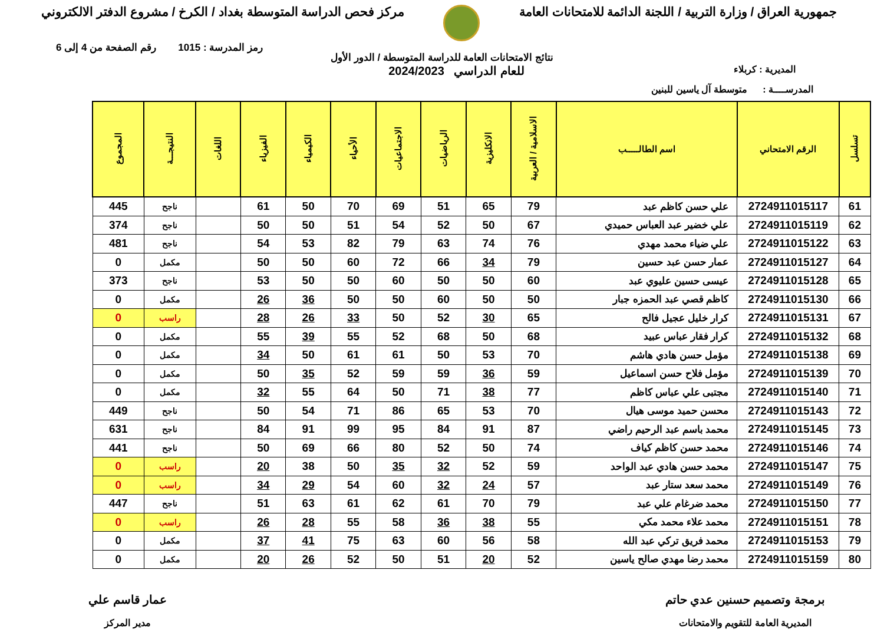جمهورية العراق / وزارة التربية / اللجنة الدائمة للامتحانات العامة
مركز فحص الدراسة المتوسطة بغداد / الكرخ / مشروع الدفتر الالكتروني
رمز المدرسة : 1015 رقم الصفحة من 4 إلى 6
نتائج الامتحانات العامة للدراسة المتوسطة / الدور الأول
المديرية : كربلاء
للعام الدراسي 2024/2023
المدرســــة : متوسطة آل ياسين للبنين
| تسلسل | الرقم الامتحاني | اسم الطالـــــب | الاسلامية / العربية | الانكليزية | الرياضيات | الاجتماعيات | الأحياء | الكيمياء | الفيزياء | اللغات | النتيجـــة | المجموع |
| --- | --- | --- | --- | --- | --- | --- | --- | --- | --- | --- | --- | --- |
| 61 | 2724911015117 | علي حسن كاظم عبد | 79 | 65 | 51 | 69 | 70 | 50 | 61 | | ناجح | 445 |
| 62 | 2724911015119 | علي خضير عبد العباس حميدي | 67 | 50 | 52 | 54 | 51 | 50 | 50 | | ناجح | 374 |
| 63 | 2724911015122 | علي ضياء محمد مهدي | 76 | 74 | 63 | 79 | 82 | 53 | 54 | | ناجح | 481 |
| 64 | 2724911015127 | عمار حسن عبد حسين | 79 | 34 | 66 | 72 | 60 | 50 | 50 | | مكمل | 0 |
| 65 | 2724911015128 | عيسى حسين عليوي عبد | 60 | 50 | 50 | 60 | 50 | 50 | 53 | | ناجح | 373 |
| 66 | 2724911015130 | كاظم قصي عبد الحمزه جبار | 50 | 50 | 60 | 50 | 50 | 36 | 26 | | مكمل | 0 |
| 67 | 2724911015131 | كرار خليل عجيل فالح | 65 | 30 | 52 | 50 | 33 | 26 | 28 | | راسب | 0 |
| 68 | 2724911015132 | كرار فقار عباس عبيد | 68 | 50 | 68 | 52 | 55 | 39 | 55 | | مكمل | 0 |
| 69 | 2724911015138 | مؤمل حسن هادي هاشم | 70 | 53 | 50 | 61 | 61 | 50 | 34 | | مكمل | 0 |
| 70 | 2724911015139 | مؤمل فلاح حسن اسماعيل | 59 | 36 | 59 | 59 | 52 | 35 | 50 | | مكمل | 0 |
| 71 | 2724911015140 | مجتبى علي عباس كاظم | 77 | 38 | 71 | 50 | 64 | 55 | 32 | | مكمل | 0 |
| 72 | 2724911015143 | محسن حميد موسى هيال | 70 | 53 | 65 | 86 | 71 | 54 | 50 | | ناجح | 449 |
| 73 | 2724911015145 | محمد باسم عبد الرحيم راضي | 87 | 91 | 84 | 95 | 99 | 91 | 84 | | ناجح | 631 |
| 74 | 2724911015146 | محمد حسن كاظم كياف | 74 | 50 | 52 | 80 | 66 | 69 | 50 | | ناجح | 441 |
| 75 | 2724911015147 | محمد حسن هادي عبد الواحد | 59 | 52 | 32 | 35 | 50 | 38 | 20 | | راسب | 0 |
| 76 | 2724911015149 | محمد سعد ستار عبد | 57 | 24 | 32 | 60 | 54 | 29 | 34 | | راسب | 0 |
| 77 | 2724911015150 | محمد ضرغام علي عبد | 79 | 70 | 61 | 62 | 61 | 63 | 51 | | ناجح | 447 |
| 78 | 2724911015151 | محمد علاء محمد مكي | 55 | 38 | 36 | 58 | 55 | 28 | 26 | | راسب | 0 |
| 79 | 2724911015153 | محمد فريق تركي عبد الله | 58 | 56 | 60 | 63 | 75 | 41 | 37 | | مكمل | 0 |
| 80 | 2724911015159 | محمد رضا مهدي صالح ياسين | 52 | 20 | 51 | 50 | 52 | 26 | 20 | | مكمل | 0 |
برمجة وتصميم حسنين عدي حاتم
المديرية العامة للتقويم والامتحانات
عمار قاسم علي
مدير المركز